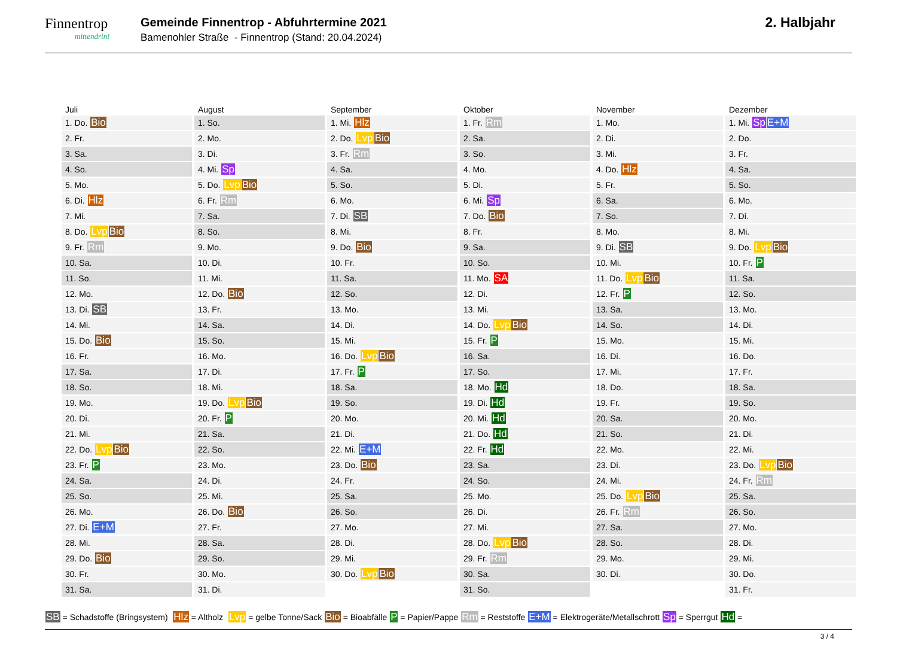Finnentrop
mittendrin!
Gemeinde Finnentrop - Abfuhrtermine 2021
Bamenohler Straße - Finnentrop (Stand: 20.04.2024)
2. Halbjahr
| Juli | August | September | Oktober | November | Dezember |
| --- | --- | --- | --- | --- | --- |
| 1. Do. Bio | 1. So. | 1. Mi. Hlz | 1. Fr. Rm | 1. Mo. | 1. Mi. Sp E+M |
| 2. Fr. | 2. Mo. | 2. Do. Lvp Bio | 2. Sa. | 2. Di. | 2. Do. |
| 3. Sa. | 3. Di. | 3. Fr. Rm | 3. So. | 3. Mi. | 3. Fr. |
| 4. So. | 4. Mi. Sp | 4. Sa. | 4. Mo. | 4. Do. Hlz | 4. Sa. |
| 5. Mo. | 5. Do. Lvp Bio | 5. So. | 5. Di. | 5. Fr. | 5. So. |
| 6. Di. Hlz | 6. Fr. Rm | 6. Mo. | 6. Mi. Sp | 6. Sa. | 6. Mo. |
| 7. Mi. | 7. Sa. | 7. Di. SB | 7. Do. Bio | 7. So. | 7. Di. |
| 8. Do. Lvp Bio | 8. So. | 8. Mi. | 8. Fr. | 8. Mo. | 8. Mi. |
| 9. Fr. Rm | 9. Mo. | 9. Do. Bio | 9. Sa. | 9. Di. SB | 9. Do. Lvp Bio |
| 10. Sa. | 10. Di. | 10. Fr. | 10. So. | 10. Mi. | 10. Fr. P |
| 11. So. | 11. Mi. | 11. Sa. | 11. Mo. SA | 11. Do. Lvp Bio | 11. Sa. |
| 12. Mo. | 12. Do. Bio | 12. So. | 12. Di. | 12. Fr. P | 12. So. |
| 13. Di. SB | 13. Fr. | 13. Mo. | 13. Mi. | 13. Sa. | 13. Mo. |
| 14. Mi. | 14. Sa. | 14. Di. | 14. Do. Lvp Bio | 14. So. | 14. Di. |
| 15. Do. Bio | 15. So. | 15. Mi. | 15. Fr. P | 15. Mo. | 15. Mi. |
| 16. Fr. | 16. Mo. | 16. Do. Lvp Bio | 16. Sa. | 16. Di. | 16. Do. |
| 17. Sa. | 17. Di. | 17. Fr. P | 17. So. | 17. Mi. | 17. Fr. |
| 18. So. | 18. Mi. | 18. Sa. | 18. Mo. Hd | 18. Do. | 18. Sa. |
| 19. Mo. | 19. Do. Lvp Bio | 19. So. | 19. Di. Hd | 19. Fr. | 19. So. |
| 20. Di. | 20. Fr. P | 20. Mo. | 20. Mi. Hd | 20. Sa. | 20. Mo. |
| 21. Mi. | 21. Sa. | 21. Di. | 21. Do. Hd | 21. So. | 21. Di. |
| 22. Do. Lvp Bio | 22. So. | 22. Mi. E+M | 22. Fr. Hd | 22. Mo. | 22. Mi. |
| 23. Fr. P | 23. Mo. | 23. Do. Bio | 23. Sa. | 23. Di. | 23. Do. Lvp Bio |
| 24. Sa. | 24. Di. | 24. Fr. | 24. So. | 24. Mi. | 24. Fr. Rm |
| 25. So. | 25. Mi. | 25. Sa. | 25. Mo. | 25. Do. Lvp Bio | 25. Sa. |
| 26. Mo. | 26. Do. Bio | 26. So. | 26. Di. | 26. Fr. Rm | 26. So. |
| 27. Di. E+M | 27. Fr. | 27. Mo. | 27. Mi. | 27. Sa. | 27. Mo. |
| 28. Mi. | 28. Sa. | 28. Di. | 28. Do. Lvp Bio | 28. So. | 28. Di. |
| 29. Do. Bio | 29. So. | 29. Mi. | 29. Fr. Rm | 29. Mo. | 29. Mi. |
| 30. Fr. | 30. Mo. | 30. Do. Lvp Bio | 30. Sa. | 30. Di. | 30. Do. |
| 31. Sa. | 31. Di. | | 31. So. | | 31. Fr. |
SB = Schadstoffe (Bringsystem) Hlz = Altholz Lvp = gelbe Tonne/Sack Bio = Bioabfälle P = Papier/Pappe Rm = Reststoffe E+M = Elektrogeräte/Metallschrott Sp = Sperrgut Hd =
3 / 4